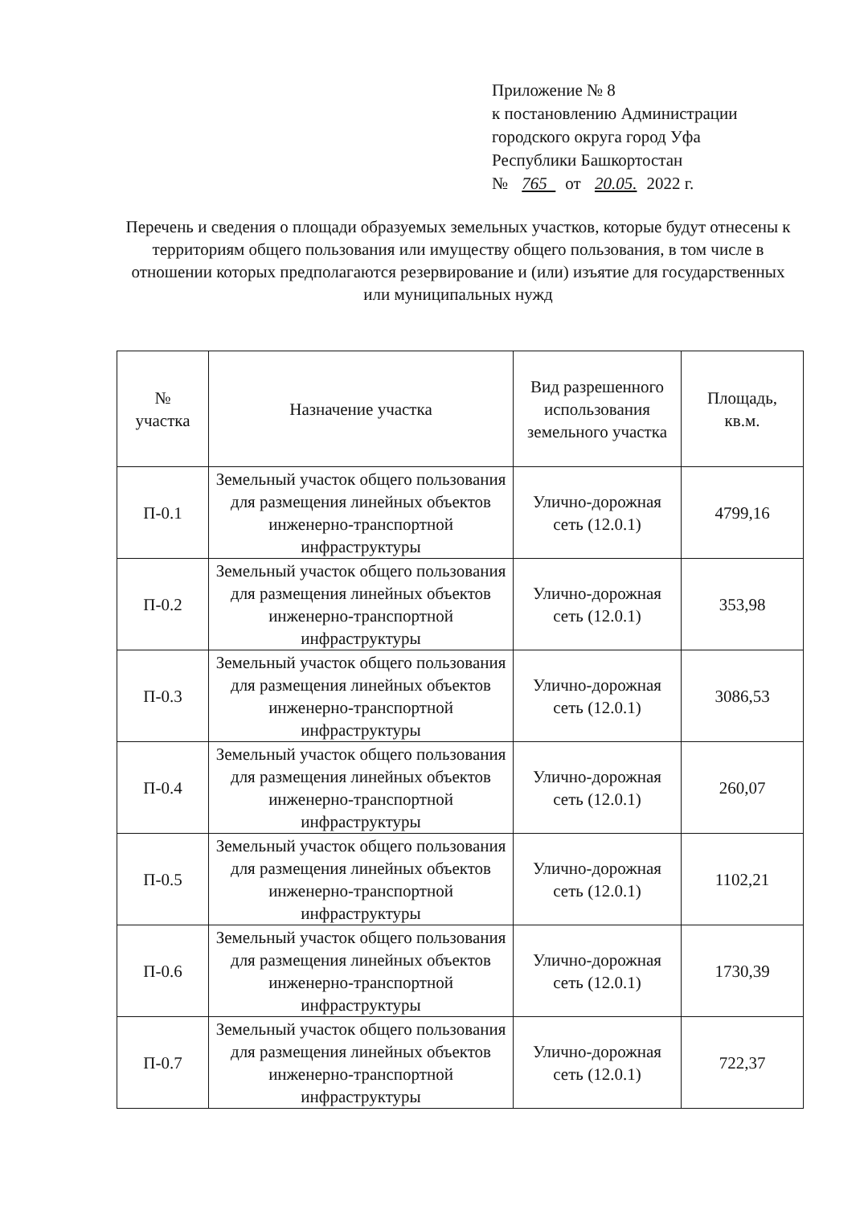Приложение № 8
к постановлению Администрации
городского округа город Уфа
Республики Башкортостан
№ 765 от 20.05. 2022 г.
Перечень и сведения о площади образуемых земельных участков, которые будут отнесены к территориям общего пользования или имуществу общего пользования, в том числе в отношении которых предполагаются резервирование и (или) изъятие для государственных или муниципальных нужд
| № участка | Назначение участка | Вид разрешенного использования земельного участка | Площадь, кв.м. |
| --- | --- | --- | --- |
| П-0.1 | Земельный участок общего пользования для размещения линейных объектов инженерно-транспортной инфраструктуры | Улично-дорожная сеть (12.0.1) | 4799,16 |
| П-0.2 | Земельный участок общего пользования для размещения линейных объектов инженерно-транспортной инфраструктуры | Улично-дорожная сеть (12.0.1) | 353,98 |
| П-0.3 | Земельный участок общего пользования для размещения линейных объектов инженерно-транспортной инфраструктуры | Улично-дорожная сеть (12.0.1) | 3086,53 |
| П-0.4 | Земельный участок общего пользования для размещения линейных объектов инженерно-транспортной инфраструктуры | Улично-дорожная сеть (12.0.1) | 260,07 |
| П-0.5 | Земельный участок общего пользования для размещения линейных объектов инженерно-транспортной инфраструктуры | Улично-дорожная сеть (12.0.1) | 1102,21 |
| П-0.6 | Земельный участок общего пользования для размещения линейных объектов инженерно-транспортной инфраструктуры | Улично-дорожная сеть (12.0.1) | 1730,39 |
| П-0.7 | Земельный участок общего пользования для размещения линейных объектов инженерно-транспортной инфраструктуры | Улично-дорожная сеть (12.0.1) | 722,37 |